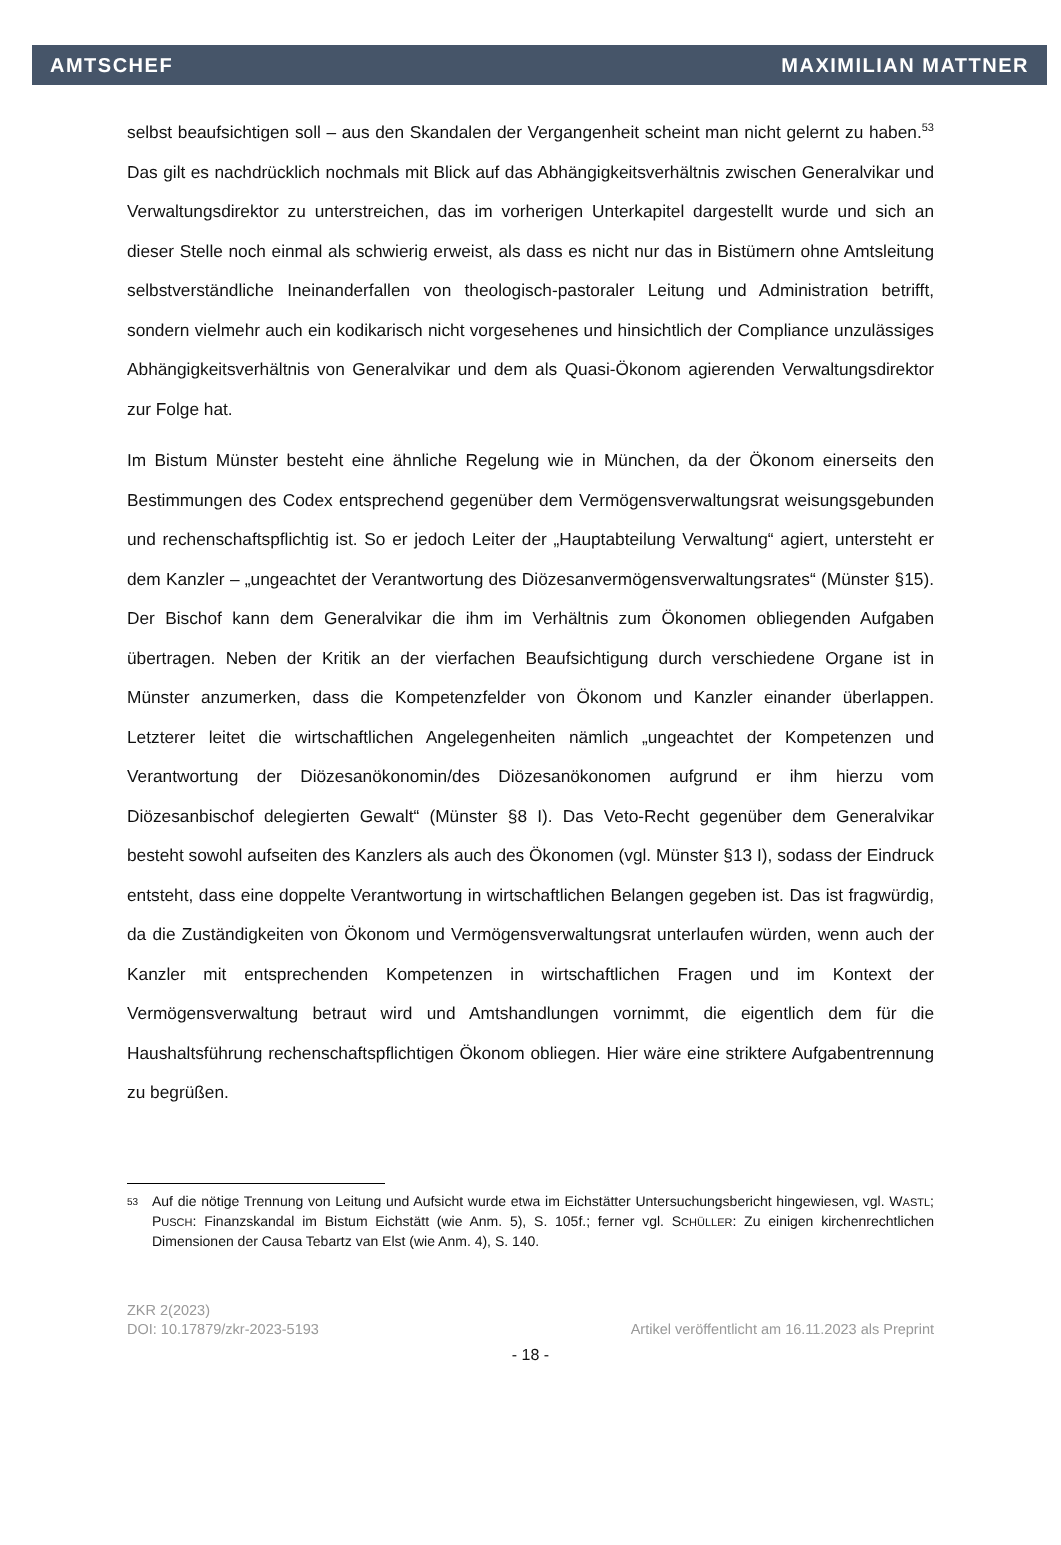AMTSCHEF MAXIMILIAN MATTNER
selbst beaufsichtigen soll – aus den Skandalen der Vergangenheit scheint man nicht gelernt zu haben.<sup>53</sup> Das gilt es nachdrücklich nochmals mit Blick auf das Abhängigkeitsverhältnis zwischen Generalvikar und Verwaltungsdirektor zu unterstreichen, das im vorherigen Unterkapitel dargestellt wurde und sich an dieser Stelle noch einmal als schwierig erweist, als dass es nicht nur das in Bistümern ohne Amtsleitung selbstverständliche Ineinanderfallen von theologisch-pastoraler Leitung und Administration betrifft, sondern vielmehr auch ein kodikarisch nicht vorgesehenes und hinsichtlich der Compliance unzulässiges Abhängigkeitsverhältnis von Generalvikar und dem als Quasi-Ökonom agierenden Verwaltungsdirektor zur Folge hat.
Im Bistum Münster besteht eine ähnliche Regelung wie in München, da der Ökonom einerseits den Bestimmungen des Codex entsprechend gegenüber dem Vermögensverwaltungsrat weisungsgebunden und rechenschaftspflichtig ist. So er jedoch Leiter der „Hauptabteilung Verwaltung“ agiert, untersteht er dem Kanzler – „ungeachtet der Verantwortung des Diözesanvermögensverwaltungsrates“ (Münster §15). Der Bischof kann dem Generalvikar die ihm im Verhältnis zum Ökonomen obliegenden Aufgaben übertragen. Neben der Kritik an der vierfachen Beaufsichtigung durch verschiedene Organe ist in Münster anzumerken, dass die Kompetenzfelder von Ökonom und Kanzler einander überlappen. Letzterer leitet die wirtschaftlichen Angelegenheiten nämlich „ungeachtet der Kompetenzen und Verantwortung der Diözesanökonomin/des Diözesanökonomen aufgrund er ihm hierzu vom Diözesanbischof delegierten Gewalt“ (Münster §8 I). Das Veto-Recht gegenüber dem Generalvikar besteht sowohl aufseiten des Kanzlers als auch des Ökonomen (vgl. Münster §13 I), sodass der Eindruck entsteht, dass eine doppelte Verantwortung in wirtschaftlichen Belangen gegeben ist. Das ist fragwürdig, da die Zuständigkeiten von Ökonom und Vermögensverwaltungsrat unterlaufen würden, wenn auch der Kanzler mit entsprechenden Kompetenzen in wirtschaftlichen Fragen und im Kontext der Vermögensverwaltung betraut wird und Amtshandlungen vornimmt, die eigentlich dem für die Haushaltsführung rechenschaftspflichtigen Ökonom obliegen. Hier wäre eine striktere Aufgabentrennung zu begrüßen.
53 Auf die nötige Trennung von Leitung und Aufsicht wurde etwa im Eichstätter Untersuchungsbericht hingewiesen, vgl. WASTL; PUSCH: Finanzskandal im Bistum Eichstätt (wie Anm. 5), S. 105f.; ferner vgl. SCHÜLLER: Zu einigen kirchenrechtlichen Dimensionen der Causa Tebartz van Elst (wie Anm. 4), S. 140.
ZKR 2(2023)
DOI: 10.17879/zkr-2023-5193 Artikel veröffentlicht am 16.11.2023 als Preprint
- 18 -